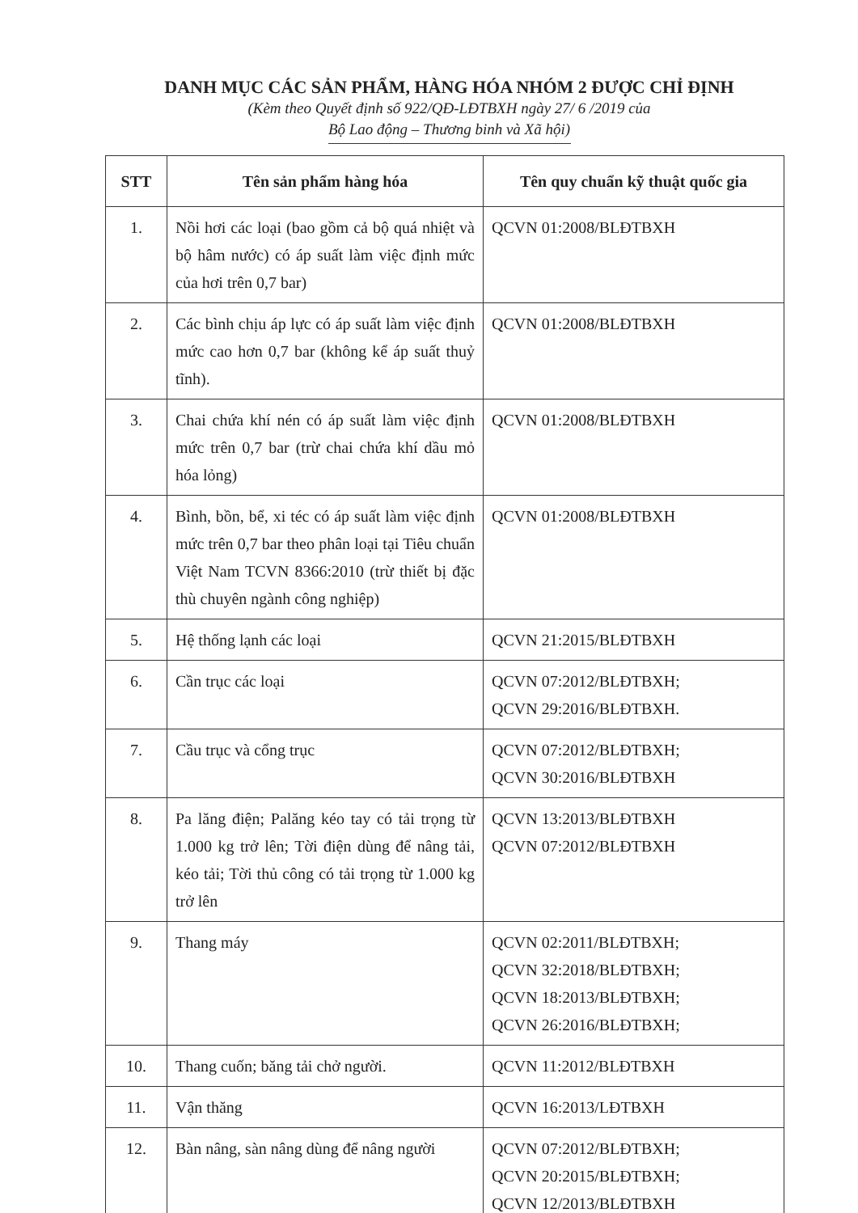DANH MỤC CÁC SẢN PHẨM, HÀNG HÓA NHÓM 2 ĐƯỢC CHỈ ĐỊNH
(Kèm theo Quyết định số 922/QĐ-LĐTBXH ngày 27/ 6 /2019 của
Bộ Lao động – Thương binh và Xã hội)
| STT | Tên sản phẩm hàng hóa | Tên quy chuẩn kỹ thuật quốc gia |
| --- | --- | --- |
| 1. | Nồi hơi các loại (bao gồm cả bộ quá nhiệt và bộ hâm nước) có áp suất làm việc định mức của hơi trên 0,7 bar) | QCVN 01:2008/BLĐTBXH |
| 2. | Các bình chịu áp lực có áp suất làm việc định mức cao hơn 0,7 bar (không kể áp suất thuỷ tĩnh). | QCVN 01:2008/BLĐTBXH |
| 3. | Chai chứa khí nén có áp suất làm việc định mức trên 0,7 bar (trừ chai chứa khí dầu mỏ hóa lỏng) | QCVN 01:2008/BLĐTBXH |
| 4. | Bình, bồn, bể, xi téc có áp suất làm việc định mức trên 0,7 bar theo phân loại tại Tiêu chuẩn Việt Nam TCVN 8366:2010 (trừ thiết bị đặc thù chuyên ngành công nghiệp) | QCVN 01:2008/BLĐTBXH |
| 5. | Hệ thống lạnh các loại | QCVN 21:2015/BLĐTBXH |
| 6. | Cần trục các loại | QCVN 07:2012/BLĐTBXH; QCVN 29:2016/BLĐTBXH. |
| 7. | Cầu trục và cổng trục | QCVN 07:2012/BLĐTBXH; QCVN 30:2016/BLĐTBXH |
| 8. | Pa lăng điện; Palăng kéo tay có tải trọng từ 1.000 kg trở lên; Tời điện dùng để nâng tải, kéo tải; Tời thủ công có tải trọng từ 1.000 kg trở lên | QCVN 13:2013/BLĐTBXH QCVN 07:2012/BLĐTBXH |
| 9. | Thang máy | QCVN 02:2011/BLĐTBXH; QCVN 32:2018/BLĐTBXH; QCVN 18:2013/BLĐTBXH; QCVN 26:2016/BLĐTBXH; |
| 10. | Thang cuốn; băng tải chở người. | QCVN 11:2012/BLĐTBXH |
| 11. | Vận thăng | QCVN 16:2013/LĐTBXH |
| 12. | Bàn nâng, sàn nâng dùng để nâng người | QCVN 07:2012/BLĐTBXH; QCVN 20:2015/BLĐTBXH; QCVN 12/2013/BLĐTBXH |